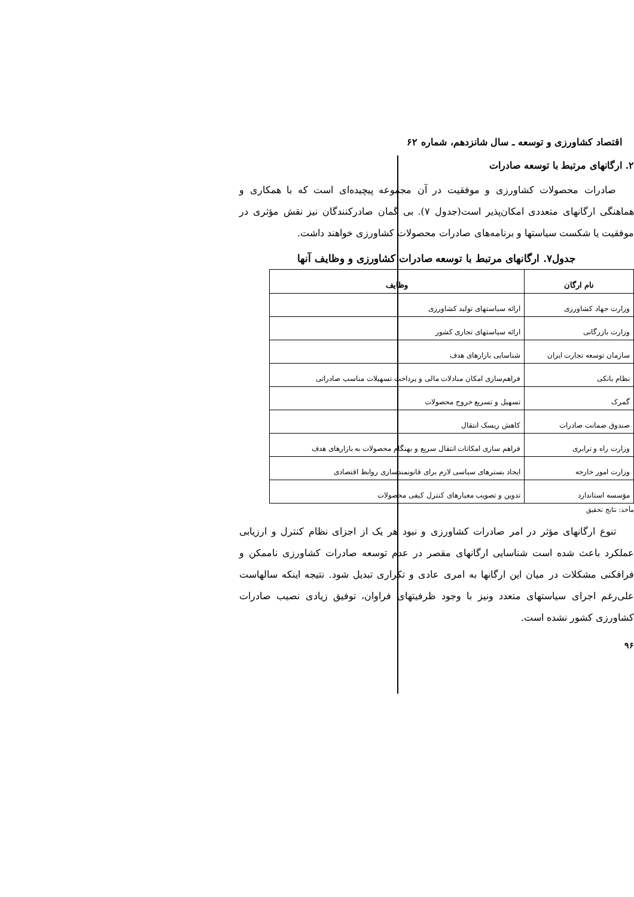اقتصاد کشاورزی و توسعه ـ سال شانزدهم، شماره ۶۲
۲. ارگانهای مرتبط با توسعه صادرات
صادرات محصولات کشاورزی و موفقیت در آن مجموعه پیچیده‌ای است که با همکاری و هماهنگی ارگانهای متعددی امکان‌پذیر است(جدول ۷). بی گمان صادرکنندگان نیز نقش مؤثری در موفقیت یا شکست سیاستها و برنامه‌های صادرات محصولات کشاورزی خواهند داشت.
جدول۷. ارگانهای مرتبط با توسعه صادرات کشاورزی و وظایف آنها
| نام ارگان | وظایف |
| --- | --- |
| وزارت جهاد کشاورزی | ارائه سیاستهای تولید کشاورزی |
| وزارت بازرگانی | ارائه سیاستهای تجاری کشور |
| سازمان توسعه تجارت ایران | شناسایی بازارهای هدف |
| نظام بانکی | فراهم‌سازی امکان مبادلات مالی و پرداخت تسهیلات مناسب صادراتی |
| گمرک | تسهیل و تسریع خروج محصولات |
| صندوق ضمانت صادرات | کاهش ریسک انتقال |
| وزارت راه و ترابری | فراهم سازی امکانات انتقال سریع و بهنگام محصولات به بازارهای هدف |
| وزارت امور خارجه | ایجاد بسترهای سیاسی لازم برای قانونمندسازی روابط اقتصادی |
| مؤسسه استاندارد | تدوین و تصویب معیارهای کنترل کیفی محصولات |
مأخذ: نتایج تحقیق
تنوع ارگانهای مؤثر در امر صادرات کشاورزی و نبود هر یک از اجزای نظام کنترل و ارزیابی عملکرد باعث شده است شناسایی ارگانهای مقصر در عدم توسعه صادرات کشاورزی ناممکن و فرافکنی مشکلات در میان این ارگانها به امری عادی و تکراری تبدیل شود. نتیجه اینکه سالهاست علی‌رغم اجرای سیاستهای متعدد ونیز با وجود ظرفیتهای فراوان، توفیق زیادی نصیب صادرات کشاورزی کشور نشده است.
۹۶